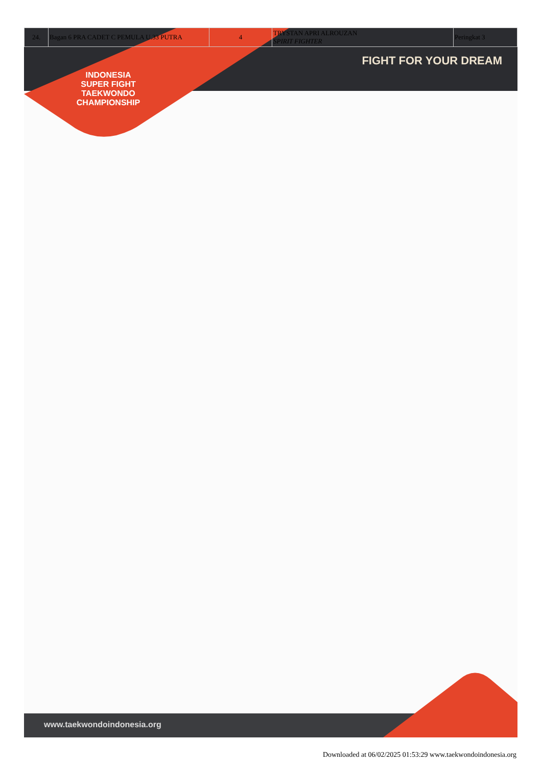| 24. | Bagan 6 PRA CADET C PEMULA U.33 PUTRA | 4 | TRYSTAN APRI ALROUZAN SPIRIT FIGHTER | Peringkat 3 |
FIGHT FOR YOUR DREAM
INDONESIA
SUPER FIGHT
TAEKWONDO CHAMPIONSHIP
www.taekwondoindonesia.org
Downloaded at 06/02/2025 01:53:29 www.taekwondoindonesia.org